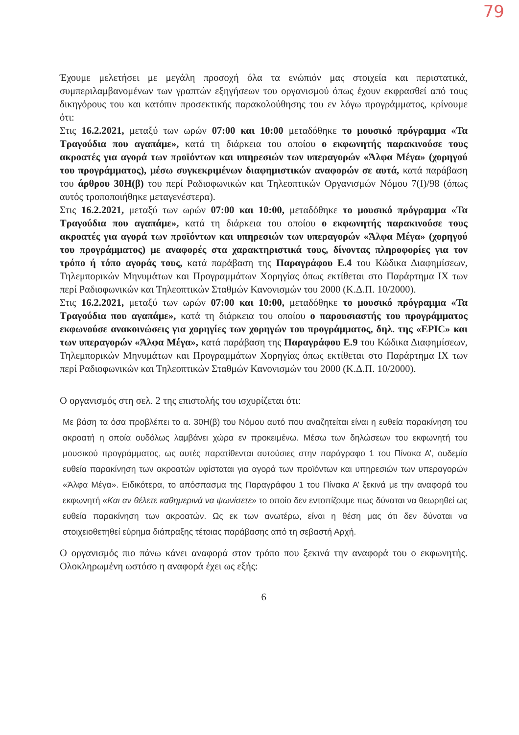79
Έχουμε μελετήσει με μεγάλη προσοχή όλα τα ενώπιόν μας στοιχεία και περιστατικά, συμπεριλαμβανομένων των γραπτών εξηγήσεων του οργανισμού όπως έχουν εκφρασθεί από τους δικηγόρους του και κατόπιν προσεκτικής παρακολούθησης του εν λόγω προγράμματος, κρίνουμε ότι:
Στις 16.2.2021, μεταξύ των ωρών 07:00 και 10:00 μεταδόθηκε το μουσικό πρόγραμμα «Τα Τραγούδια που αγαπάμε», κατά τη διάρκεια του οποίου ο εκφωνητής παρακινούσε τους ακροατές για αγορά των προϊόντων και υπηρεσιών των υπεραγορών «Άλφα Μέγα» (χορηγού του προγράμματος), μέσω συγκεκριμένων διαφημιστικών αναφορών σε αυτά, κατά παράβαση του άρθρου 30Η(β) του περί Ραδιοφωνικών και Τηλεοπτικών Οργανισμών Νόμου 7(Ι)/98 (όπως αυτός τροποποιήθηκε μεταγενέστερα).
Στις 16.2.2021, μεταξύ των ωρών 07:00 και 10:00, μεταδόθηκε το μουσικό πρόγραμμα «Τα Τραγούδια που αγαπάμε», κατά τη διάρκεια του οποίου ο εκφωνητής παρακινούσε τους ακροατές για αγορά των προϊόντων και υπηρεσιών των υπεραγορών «Άλφα Μέγα» (χορηγού του προγράμματος) με αναφορές στα χαρακτηριστικά τους, δίνοντας πληροφορίες για τον τρόπο ή τόπο αγοράς τους, κατά παράβαση της Παραγράφου Ε.4 του Κώδικα Διαφημίσεων, Τηλεμπορικών Μηνυμάτων και Προγραμμάτων Χορηγίας όπως εκτίθεται στο Παράρτημα ΙΧ των περί Ραδιοφωνικών και Τηλεοπτικών Σταθμών Κανονισμών του 2000 (Κ.Δ.Π. 10/2000).
Στις 16.2.2021, μεταξύ των ωρών 07:00 και 10:00, μεταδόθηκε το μουσικό πρόγραμμα «Τα Τραγούδια που αγαπάμε», κατά τη διάρκεια του οποίου ο παρουσιαστής του προγράμματος εκφωνούσε ανακοινώσεις για χορηγίες των χορηγών του προγράμματος, δηλ. της «EPIC» και των υπεραγορών «Άλφα Μέγα», κατά παράβαση της Παραγράφου Ε.9 του Κώδικα Διαφημίσεων, Τηλεμπορικών Μηνυμάτων και Προγραμμάτων Χορηγίας όπως εκτίθεται στο Παράρτημα ΙΧ των περί Ραδιοφωνικών και Τηλεοπτικών Σταθμών Κανονισμών του 2000 (Κ.Δ.Π. 10/2000).
Ο οργανισμός στη σελ. 2 της επιστολής του ισχυρίζεται ότι:
Με βάση τα όσα προβλέπει το α. 30Η(β) του Νόμου αυτό που αναζητείται είναι η ευθεία παρακίνηση του ακροατή η οποία ουδόλως λαμβάνει χώρα εν προκειμένω. Μέσω των δηλώσεων του εκφωνητή του μουσικού προγράμματος, ως αυτές παρατίθενται αυτούσιες στην παράγραφο 1 του Πίνακα Α’, ουδεμία ευθεία παρακίνηση των ακροατών υφίσταται για αγορά των προϊόντων και υπηρεσιών των υπεραγορών «Άλφα Μέγα». Ειδικότερα, το απόσπασμα της Παραγράφου 1 του Πίνακα Α’ ξεκινά με την αναφορά του εκφωνητή «Και αν θέλετε καθημερινά να ψωνίσετε» το οποίο δεν εντοπίζουμε πως δύναται να θεωρηθεί ως ευθεία παρακίνηση των ακροατών. Ως εκ των ανωτέρω, είναι η θέση μας ότι δεν δύναται να στοιχειοθετηθεί εύρημα διάπραξης τέτοιας παράβασης από τη σεβαστή Αρχή.
Ο οργανισμός πιο πάνω κάνει αναφορά στον τρόπο που ξεκινά την αναφορά του ο εκφωνητής. Ολοκληρωμένη ωστόσο η αναφορά έχει ως εξής:
6